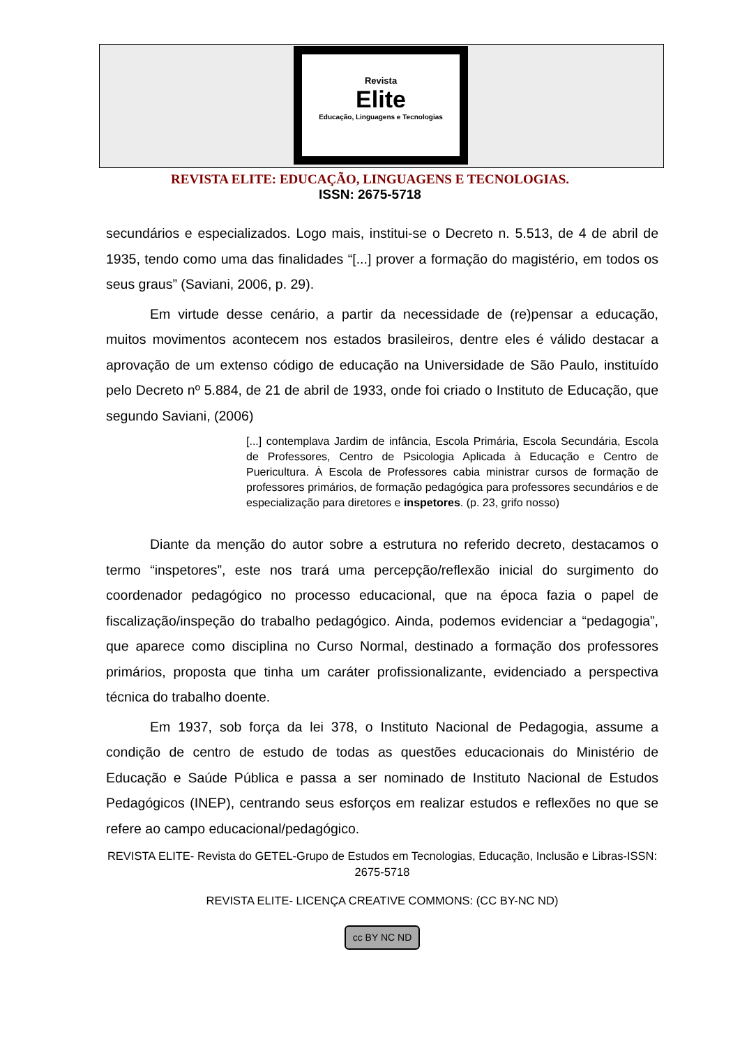Revista
Elite
Educação, Linguagens e Tecnologias
REVISTA ELITE: EDUCAÇÃO, LINGUAGENS E TECNOLOGIAS.
ISSN: 2675-5718
secundários e especializados. Logo mais, institui-se o Decreto n. 5.513, de 4 de abril de 1935, tendo como uma das finalidades “[...] prover a formação do magistério, em todos os seus graus” (Saviani, 2006, p. 29).
Em virtude desse cenário, a partir da necessidade de (re)pensar a educação, muitos movimentos acontecem nos estados brasileiros, dentre eles é válido destacar a aprovação de um extenso código de educação na Universidade de São Paulo, instituído pelo Decreto nº 5.884, de 21 de abril de 1933, onde foi criado o Instituto de Educação, que segundo Saviani, (2006)
[...] contemplava Jardim de infância, Escola Primária, Escola Secundária, Escola de Professores, Centro de Psicologia Aplicada à Educação e Centro de Puericultura. À Escola de Professores cabia ministrar cursos de formação de professores primários, de formação pedagógica para professores secundários e de especialização para diretores e inspetores. (p. 23, grifo nosso)
Diante da menção do autor sobre a estrutura no referido decreto, destacamos o termo “inspetores”, este nos trará uma percepção/reflexão inicial do surgimento do coordenador pedagógico no processo educacional, que na época fazia o papel de fiscalização/inspeção do trabalho pedagógico. Ainda, podemos evidenciar a “pedagogia”, que aparece como disciplina no Curso Normal, destinado a formação dos professores primários, proposta que tinha um caráter profissionalizante, evidenciado a perspectiva técnica do trabalho doente.
Em 1937, sob força da lei 378, o Instituto Nacional de Pedagogia, assume a condição de centro de estudo de todas as questões educacionais do Ministério de Educação e Saúde Pública e passa a ser nominado de Instituto Nacional de Estudos Pedagógicos (INEP), centrando seus esforços em realizar estudos e reflexões no que se refere ao campo educacional/pedagógico.
REVISTA ELITE- Revista do GETEL-Grupo de Estudos em Tecnologias, Educação, Inclusão e Libras-ISSN: 2675-5718
REVISTA ELITE- LICENÇA CREATIVE COMMONS: (CC BY-NC ND)
cc BY NC ND